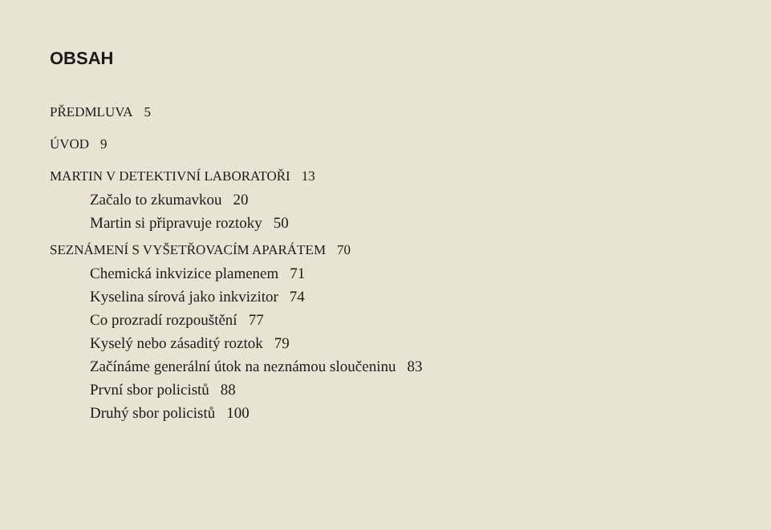OBSAH
PŘEDMLUVA 5
ÚVOD 9
MARTIN V DETEKTIVNÍ LABORATOŘI 13
Začalo to zkumavkou 20
Martin si připravuje roztoky 50
SEZNÁMENÍ S VYŠETŘOVACÍM APARÁTEM 70
Chemická inkvizice plamenem 71
Kyselina sírová jako inkvizitor 74
Co prozradí rozpouštění 77
Kyselý nebo zásaditý roztok 79
Začínáme generální útok na neznámou sloučeninu 83
První sbor policistů 88
Druhý sbor policistů 100